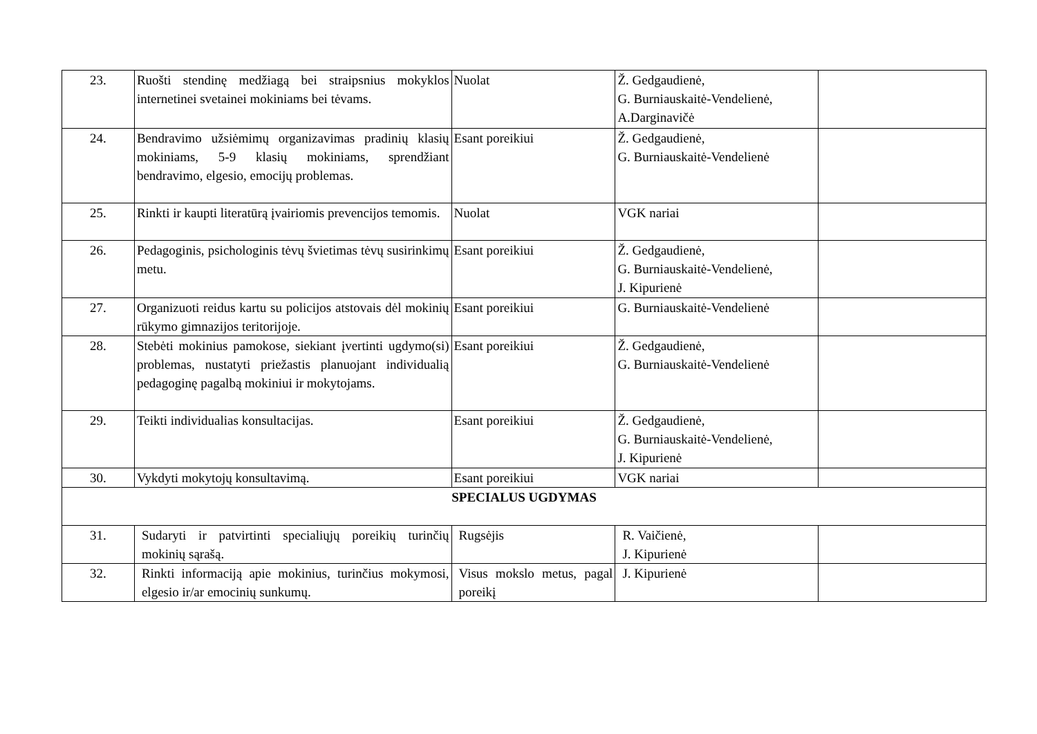| 23. | Ruošti stendinę medžiagą bei straipsnius mokyklos internetinei svetainei mokiniams bei tėvams. | Nuolat | Ž. Gedgaudienė, G. Burniauskaitė-Vendelienė, A.Darginavičė | |
| 24. | Bendravimo užsiėmimų organizavimas pradinių klasių mokiniams, 5-9 klasių mokiniams, sprendžiant bendravimo, elgesio, emocijų problemas. | Esant poreikiui | Ž. Gedgaudienė, G. Burniauskaitė-Vendelienė | |
| 25. | Rinkti ir kaupti literatūrą įvairiomis prevencijos temomis. | Nuolat | VGK nariai | |
| 26. | Pedagoginis, psichologinis tėvų švietimas tėvų susirinkimų metu. | Esant poreikiui | Ž. Gedgaudienė, G. Burniauskaitė-Vendelienė, J. Kipurienė | |
| 27. | Organizuoti reidus kartu su policijos atstovais dėl mokinių rūkymo gimnazijos teritorijoje. | Esant poreikiui | G. Burniauskaitė-Vendelienė | |
| 28. | Stebėti mokinius pamokose, siekiant įvertinti ugdymo(si) problemas, nustatyti priežastis planuojant individualią pedagoginę pagalbą mokiniui ir mokytojams. | Esant poreikiui | Ž. Gedgaudienė, G. Burniauskaitė-Vendelienė | |
| 29. | Teikti individualias konsultacijas. | Esant poreikiui | Ž. Gedgaudienė, G. Burniauskaitė-Vendelienė, J. Kipurienė | |
| 30. | Vykdyti mokytojų konsultavimą. | Esant poreikiui | VGK nariai | |
| SPECIALUS UGDYMAS | | | | |
| 31. | Sudaryti ir patvirtinti specialiųjų poreikių turinčių mokinių sąrašą. | Rugsėjis | R. Vaičienė, J. Kipurienė | |
| 32. | Rinkti informaciją apie mokinius, turinčius mokymosi, elgesio ir/ar emocinių sunkumų. | Visus mokslo metus, pagal poreikį | J. Kipurienė | |